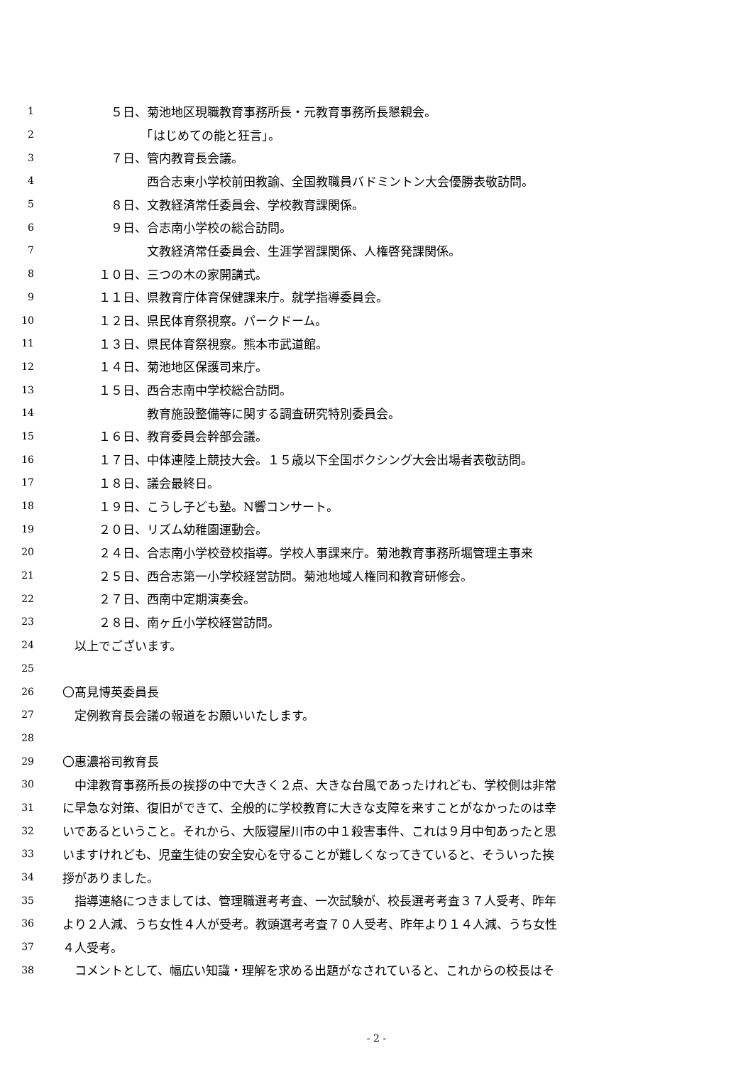1　　　　５日、菊池地区現職教育事務所長・元教育事務所長懇親会。
2　　　　　　　「はじめての能と狂言」。
3　　　　７日、管内教育長会議。
4　　　　　　　西合志東小学校前田教諭、全国教職員バドミントン大会優勝表敬訪問。
5　　　　８日、文教経済常任委員会、学校教育課関係。
6　　　　９日、合志南小学校の総合訪問。
7　　　　　　　文教経済常任委員会、生涯学習課関係、人権啓発課関係。
8　　　１０日、三つの木の家開講式。
9　　　１１日、県教育庁体育保健課来庁。就学指導委員会。
10　　　１２日、県民体育祭視察。パークドーム。
11　　　１３日、県民体育祭視察。熊本市武道館。
12　　　１４日、菊池地区保護司来庁。
13　　　１５日、西合志南中学校総合訪問。
14　　　　　　　教育施設整備等に関する調査研究特別委員会。
15　　　１６日、教育委員会幹部会議。
16　　　１７日、中体連陸上競技大会。１５歳以下全国ボクシング大会出場者表敬訪問。
17　　　１８日、議会最終日。
18　　　１９日、こうし子ども塾。N響コンサート。
19　　　２０日、リズム幼稚園運動会。
20　　　２４日、合志南小学校登校指導。学校人事課来庁。菊池教育事務所堀管理主事来
21　　　２５日、西合志第一小学校経営訪問。菊池地域人権同和教育研修会。
22　　　２７日、西南中定期演奏会。
23　　　２８日、南ヶ丘小学校経営訪問。
24　以上でございます。
25
26 〇髙見博英委員長
27　定例教育長会議の報道をお願いいたします。
28
29 〇惠濃裕司教育長
30　中津教育事務所長の挨拶の中で大きく２点、大きな台風であったけれども、学校側は非常
31 に早急な対策、復旧ができて、全般的に学校教育に大きな支障を来すことがなかったのは幸
32 いであるということ。それから、大阪寝屋川市の中１殺害事件、これは９月中旬あったと思
33 いますけれども、児童生徒の安全安心を守ることが難しくなってきていると、そういった挨
34 拶がありました。
35　指導連絡につきましては、管理職選考考査、一次試験が、校長選考考査３７人受考、昨年
36 より２人減、うち女性４人が受考。教頭選考考査７０人受考、昨年より１４人減、うち女性
37 ４人受考。
38　コメントとして、幅広い知識・理解を求める出題がなされていると、これからの校長はそ
- 2 -